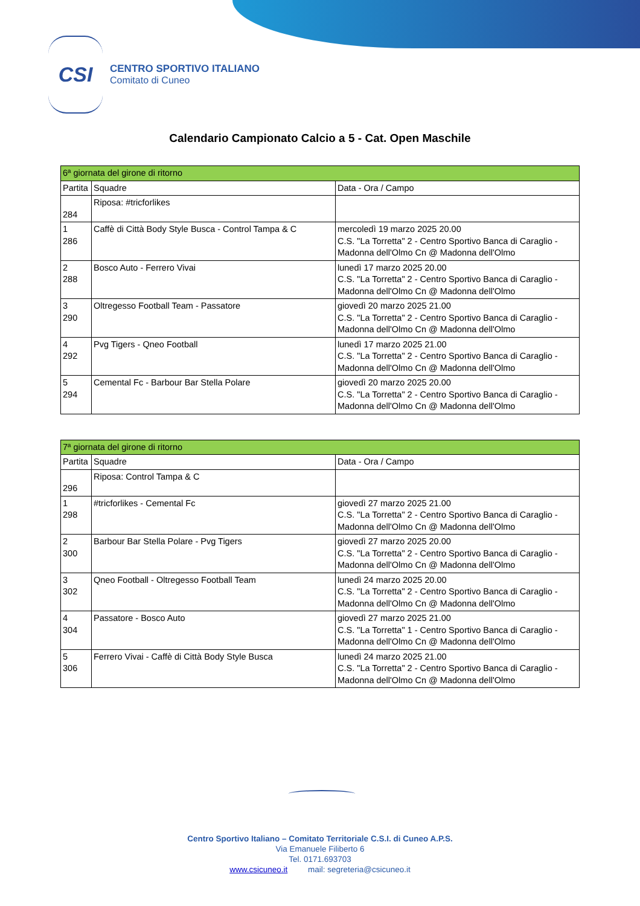CSI
CENTRO SPORTIVO ITALIANO
Comitato di Cuneo
Calendario Campionato Calcio a 5 - Cat. Open Maschile
| 6ª giornata del girone di ritorno | | |
| Partita | Squadre | Data - Ora / Campo |
| 284 | Riposa: #tricforlikes | |
| 1 286 | Caffè di Città Body Style Busca - Control Tampa & C | mercoledì 19 marzo 2025 20.00 C.S. "La Torretta" 2 - Centro Sportivo Banca di Caraglio - Madonna dell'Olmo Cn @ Madonna dell'Olmo |
| 2 288 | Bosco Auto - Ferrero Vivai | lunedì 17 marzo 2025 20.00 C.S. "La Torretta" 2 - Centro Sportivo Banca di Caraglio - Madonna dell'Olmo Cn @ Madonna dell'Olmo |
| 3 290 | Oltregesso Football Team - Passatore | giovedì 20 marzo 2025 21.00 C.S. "La Torretta" 2 - Centro Sportivo Banca di Caraglio - Madonna dell'Olmo Cn @ Madonna dell'Olmo |
| 4 292 | Pvg Tigers - Qneo Football | lunedì 17 marzo 2025 21.00 C.S. "La Torretta" 2 - Centro Sportivo Banca di Caraglio - Madonna dell'Olmo Cn @ Madonna dell'Olmo |
| 5 294 | Cemental Fc - Barbour Bar Stella Polare | giovedì 20 marzo 2025 20.00 C.S. "La Torretta" 2 - Centro Sportivo Banca di Caraglio - Madonna dell'Olmo Cn @ Madonna dell'Olmo |
| 7ª giornata del girone di ritorno | | |
| Partita | Squadre | Data - Ora / Campo |
| 296 | Riposa: Control Tampa & C | |
| 1 298 | #tricforlikes - Cemental Fc | giovedì 27 marzo 2025 21.00 C.S. "La Torretta" 2 - Centro Sportivo Banca di Caraglio - Madonna dell'Olmo Cn @ Madonna dell'Olmo |
| 2 300 | Barbour Bar Stella Polare - Pvg Tigers | giovedì 27 marzo 2025 20.00 C.S. "La Torretta" 2 - Centro Sportivo Banca di Caraglio - Madonna dell'Olmo Cn @ Madonna dell'Olmo |
| 3 302 | Qneo Football - Oltregesso Football Team | lunedì 24 marzo 2025 20.00 C.S. "La Torretta" 2 - Centro Sportivo Banca di Caraglio - Madonna dell'Olmo Cn @ Madonna dell'Olmo |
| 4 304 | Passatore - Bosco Auto | giovedì 27 marzo 2025 21.00 C.S. "La Torretta" 1 - Centro Sportivo Banca di Caraglio - Madonna dell'Olmo Cn @ Madonna dell'Olmo |
| 5 306 | Ferrero Vivai - Caffè di Città Body Style Busca | lunedì 24 marzo 2025 21.00 C.S. "La Torretta" 2 - Centro Sportivo Banca di Caraglio - Madonna dell'Olmo Cn @ Madonna dell'Olmo |
Centro Sportivo Italiano – Comitato Territoriale C.S.I. di Cuneo A.P.S.
Via Emanuele Filiberto 6
Tel. 0171.693703
www.csicuneo.it mail: segreteria@csicuneo.it